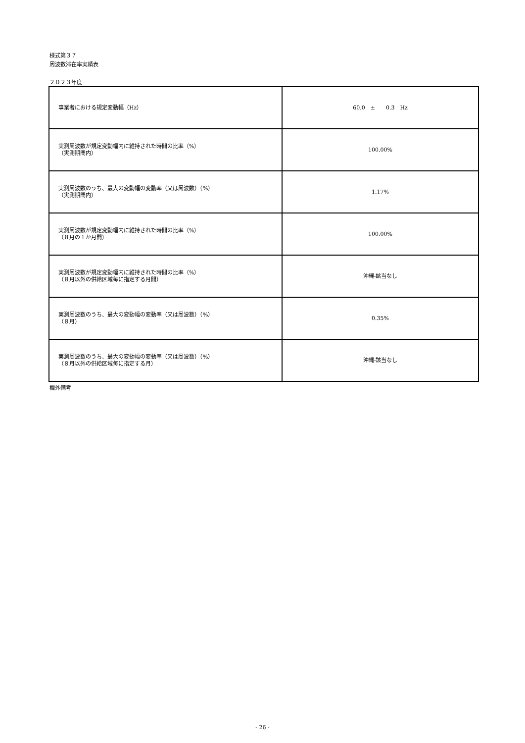様式第３７
周波数滞在率実績表
２０２３年度
| 事業者における規定変動幅（Hz） | 60.0 ± 0.3 Hz |
| 実測周波数が規定変動幅内に維持された時間の比率（%） （実測期間内） | 100.00% |
| 実測周波数のうち、最大の変動幅の変動率（又は周波数）（%） （実測期間内） | 1.17% |
| 実測周波数が規定変動幅内に維持された時間の比率（%） （８月の１か月間） | 100.00% |
| 実測周波数が規定変動幅内に維持された時間の比率（%） （８月以外の供給区域毎に指定する月間） | 沖縄-該当なし |
| 実測周波数のうち、最大の変動幅の変動率（又は周波数）（%） （８月） | 0.35% |
| 実測周波数のうち、最大の変動幅の変動率（又は周波数）（%） （８月以外の供給区域毎に指定する月） | 沖縄-該当なし |
欄外備考
- 26 -